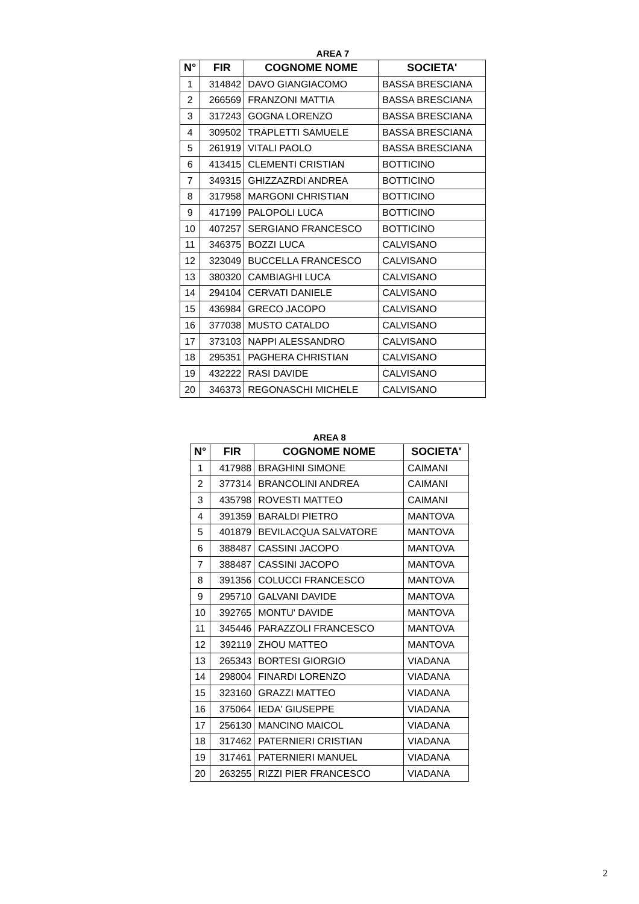AREA 7
| N° | FIR | COGNOME NOME | SOCIETA' |
| --- | --- | --- | --- |
| 1 | 314842 | DAVO GIANGIACOMO | BASSA BRESCIANA |
| 2 | 266569 | FRANZONI MATTIA | BASSA BRESCIANA |
| 3 | 317243 | GOGNA LORENZO | BASSA BRESCIANA |
| 4 | 309502 | TRAPLETTI SAMUELE | BASSA BRESCIANA |
| 5 | 261919 | VITALI PAOLO | BASSA BRESCIANA |
| 6 | 413415 | CLEMENTI CRISTIAN | BOTTICINO |
| 7 | 349315 | GHIZZAZRDI ANDREA | BOTTICINO |
| 8 | 317958 | MARGONI CHRISTIAN | BOTTICINO |
| 9 | 417199 | PALOPOLI LUCA | BOTTICINO |
| 10 | 407257 | SERGIANO FRANCESCO | BOTTICINO |
| 11 | 346375 | BOZZI LUCA | CALVISANO |
| 12 | 323049 | BUCCELLA FRANCESCO | CALVISANO |
| 13 | 380320 | CAMBIAGHI LUCA | CALVISANO |
| 14 | 294104 | CERVATI DANIELE | CALVISANO |
| 15 | 436984 | GRECO JACOPO | CALVISANO |
| 16 | 377038 | MUSTO CATALDO | CALVISANO |
| 17 | 373103 | NAPPI ALESSANDRO | CALVISANO |
| 18 | 295351 | PAGHERA CHRISTIAN | CALVISANO |
| 19 | 432222 | RASI DAVIDE | CALVISANO |
| 20 | 346373 | REGONASCHI MICHELE | CALVISANO |
AREA 8
| N° | FIR | COGNOME NOME | SOCIETA' |
| --- | --- | --- | --- |
| 1 | 417988 | BRAGHINI SIMONE | CAIMANI |
| 2 | 377314 | BRANCOLINI ANDREA | CAIMANI |
| 3 | 435798 | ROVESTI MATTEO | CAIMANI |
| 4 | 391359 | BARALDI PIETRO | MANTOVA |
| 5 | 401879 | BEVILACQUA SALVATORE | MANTOVA |
| 6 | 388487 | CASSINI JACOPO | MANTOVA |
| 7 | 388487 | CASSINI JACOPO | MANTOVA |
| 8 | 391356 | COLUCCI FRANCESCO | MANTOVA |
| 9 | 295710 | GALVANI DAVIDE | MANTOVA |
| 10 | 392765 | MONTU' DAVIDE | MANTOVA |
| 11 | 345446 | PARAZZOLI FRANCESCO | MANTOVA |
| 12 | 392119 | ZHOU MATTEO | MANTOVA |
| 13 | 265343 | BORTESI GIORGIO | VIADANA |
| 14 | 298004 | FINARDI LORENZO | VIADANA |
| 15 | 323160 | GRAZZI MATTEO | VIADANA |
| 16 | 375064 | IEDA' GIUSEPPE | VIADANA |
| 17 | 256130 | MANCINO MAICOL | VIADANA |
| 18 | 317462 | PATERNIERI CRISTIAN | VIADANA |
| 19 | 317461 | PATERNIERI MANUEL | VIADANA |
| 20 | 263255 | RIZZI PIER FRANCESCO | VIADANA |
2